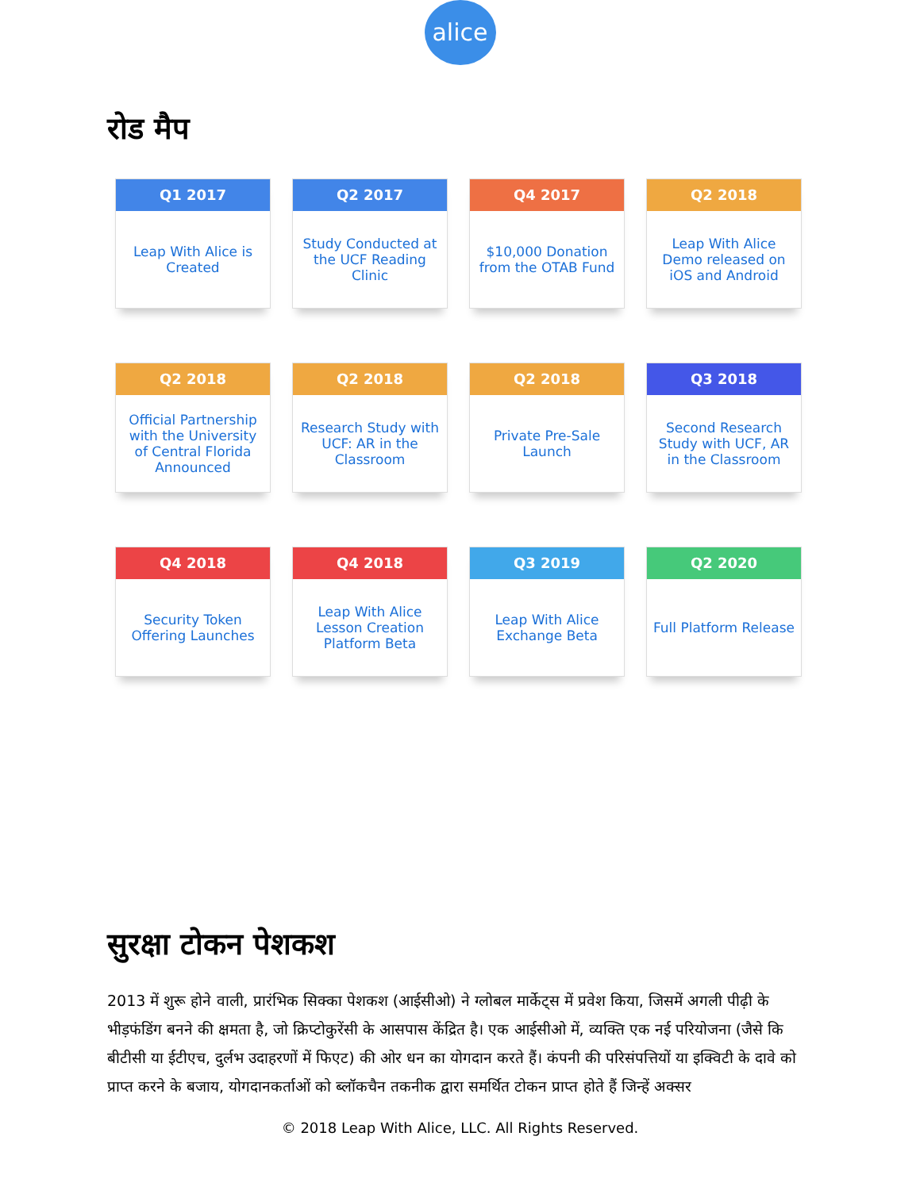alice
रोड मैप
Q1 2017
Leap With Alice is Created
Q2 2017
Study Conducted at the UCF Reading Clinic
Q4 2017
$10,000 Donation from the OTAB Fund
Q2 2018
Leap With Alice Demo released on iOS and Android
Q2 2018
Official Partnership with the University of Central Florida Announced
Q2 2018
Research Study with UCF: AR in the Classroom
Q2 2018
Private Pre-Sale Launch
Q3 2018
Second Research Study with UCF, AR in the Classroom
Q4 2018
Security Token Offering Launches
Q4 2018
Leap With Alice Lesson Creation Platform Beta
Q3 2019
Leap With Alice Exchange Beta
Q2 2020
Full Platform Release
सुरक्षा टोकन पेशकश
2013 में शुरू होने वाली, प्रारंभिक सिक्का पेशकश (आईसीओ) ने ग्लोबल मार्केट्स में प्रवेश किया, जिसमें अगली पीढ़ी के भीड़फंडिंग बनने की क्षमता है, जो क्रिप्टोकुरेंसी के आसपास केंद्रित है। एक आईसीओ में, व्यक्ति एक नई परियोजना (जैसे कि बीटीसी या ईटीएच, दुर्लभ उदाहरणों में फिएट) की ओर धन का योगदान करते हैं। कंपनी की परिसंपत्तियों या इक्विटी के दावे को प्राप्त करने के बजाय, योगदानकर्ताओं को ब्लॉकचैन तकनीक द्वारा समर्थित टोकन प्राप्त होते हैं जिन्हें अक्सर
© 2018 Leap With Alice, LLC. All Rights Reserved.